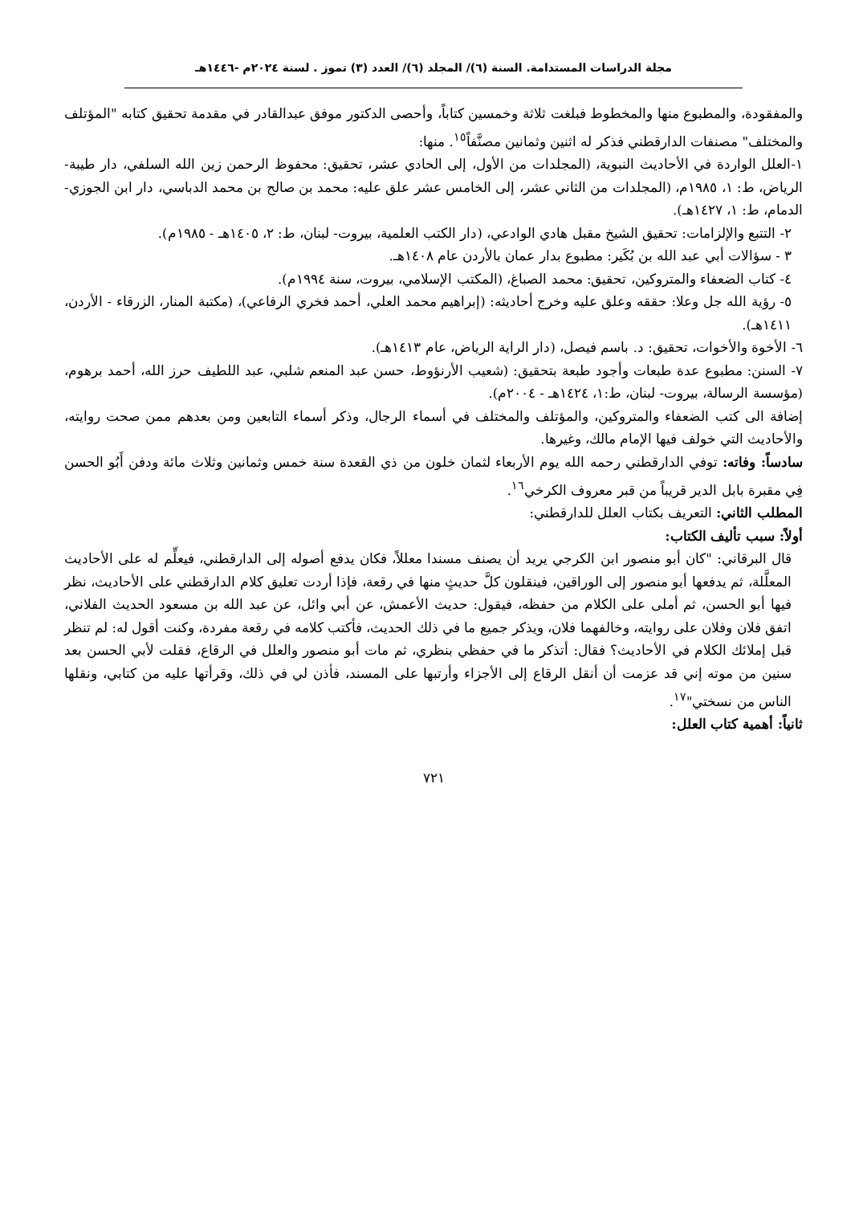مجلة الدراسات المستدامة. السنة (٦)/ المجلد (٦)/ العدد (٣) تموز . لسنة ٢٠٢٤م -١٤٤٦هـ
والمفقودة، والمطبوع منها والمخطوط فبلغت ثلاثة وخمسين كتاباً، وأحصى الدكتور موفق عبدالقادر في مقدمة تحقيق كتابه "المؤتلف والمختلف" مصنفات الدارقطني فذكر له اثنين وثمانين مصنَّفاً<sup>١٥</sup>. منها:
١-العلل الواردة في الأحاديث النبوية، (المجلدات من الأول، إلى الحادي عشر، تحقيق: محفوظ الرحمن زين الله السلفي، دار طيبة- الرياض، ط: ١، ١٩٨٥م، (المجلدات من الثاني عشر، إلى الخامس عشر علق عليه: محمد بن صالح بن محمد الدباسي، دار ابن الجوزي- الدمام، ط: ١، ١٤٢٧هـ).
٢- التتبع والإلزامات: تحقيق الشيخ مقبل هادي الوادعي، (دار الكتب العلمية، بيروت- لبنان، ط: ٢، ١٤٠٥هـ - ١٩٨٥م).
٣ - سؤالات أبي عبد الله بن بُكَير: مطبوع بدار عمان بالأردن عام ١٤٠٨هـ.
٤- كتاب الضعفاء والمتروكين، تحقيق: محمد الصباغ، (المكتب الإسلامي، بيروت، سنة ١٩٩٤م).
٥- رؤية الله جل وعلا: حققه وعلق عليه وخرج أحاديثه: (إبراهيم محمد العلي، أحمد فخري الرفاعي)، (مكتبة المنار، الزرقاء - الأردن، ١٤١١هـ).
٦- الأخوة والأخوات، تحقيق: د. باسم فيصل، (دار الراية الرياض، عام ١٤١٣هـ).
٧- السنن: مطبوع عدة طبعات وأجود طبعة بتحقيق: (شعيب الأرنؤوط، حسن عبد المنعم شلبي، عبد اللطيف حرز الله، أحمد برهوم، (مؤسسة الرسالة، بيروت- لبنان، ط:١، ١٤٢٤هـ - ٢٠٠٤م).
إضافة الى كتب الضعفاء والمتروكين، والمؤتلف والمختلف في أسماء الرجال، وذكر أسماء التابعين ومن بعدهم ممن صحت روايته، والأحاديث التي خولف فيها الإمام مالك، وغيرها.
سادساً: وفاته: توفي الدارقطني رحمه الله يوم الأربعاء لثمان خلون من ذي القعدة سنة خمس وثمانين وثلاث مائة ودفن أَبُو الحسن فِي مقبرة بابل الدير قريباً من قبر معروف الكرخي<sup>١٦</sup>.
المطلب الثاني: التعريف بكتاب العلل للدارقطني:
أولاً: سبب تأليف الكتاب:
قال البرقاني: "كان أبو منصور ابن الكرجي يريد أن يصنف مسندا معللاً، فكان يدفع أصوله إلى الدارقطني، فيعلِّم له على الأحاديث المعلَّلة، ثم يدفعها أبو منصور إلى الوراقين، فينقلون كلَّ حديثٍ منها في رقعة، فإذا أردت تعليق كلام الدارقطني على الأحاديث، نظر فيها أبو الحسن، ثم أملى على الكلام من حفظه، فيقول: حديث الأعمش، عن أبي وائل، عن عبد الله بن مسعود الحديث الفلاني، اتفق فلان وفلان على روايته، وخالفهما فلان، ويذكر جميع ما في ذلك الحديث، فأكتب كلامه في رقعة مفردة، وكنت أقول له: لم تنظر قبل إملائك الكلام في الأحاديث؟ فقال: أتذكر ما في حفظي بنظري، ثم مات أبو منصور والعلل في الرقاع، فقلت لأبي الحسن بعد سنين من موته إني قد عزمت أن أنقل الرقاع إلى الأجزاء وأرتبها على المسند، فأذن لي في ذلك، وقرأتها عليه من كتابي، ونقلها الناس من نسختي"<sup>١٧</sup>.
ثانياً: أهمية كتاب العلل:
٧٢١